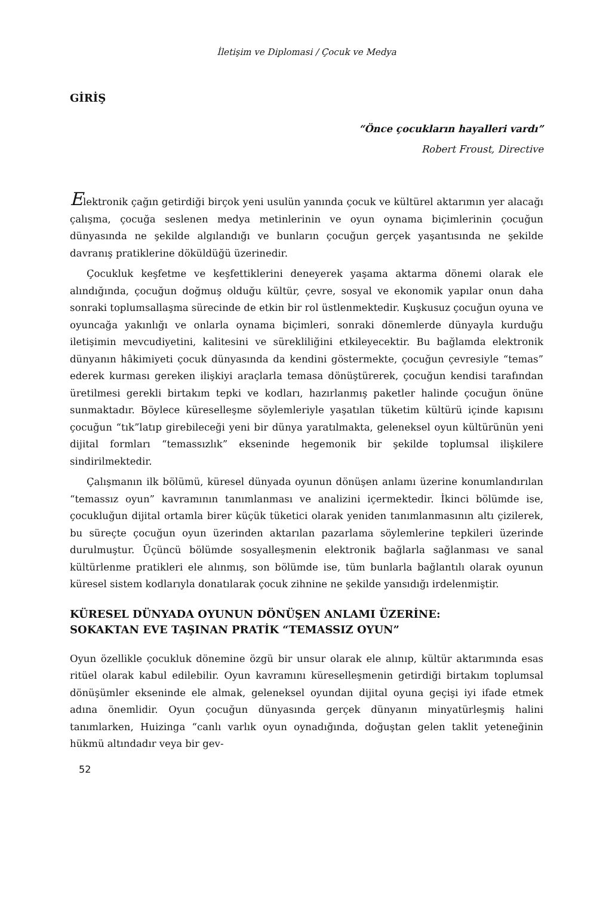İletişim ve Diplomasi / Çocuk ve Medya
GİRİŞ
“Önce çocukların hayalleri vardı”
Robert Froust, Directive
Elektronik çağın getirdiği birçok yeni usulün yanında çocuk ve kültürel aktarımın yer alacağı çalışma, çocuğa seslenen medya metinlerinin ve oyun oynama biçimlerinin çocuğun dünyasında ne şekilde algılandığı ve bunların çocuğun gerçek yaşantısında ne şekilde davranış pratiklerine döküldüğü üzerinedir.
Çocukluk keşfetme ve keşfettiklerini deneyerek yaşama aktarma dönemi olarak ele alındığında, çocuğun doğmuş olduğu kültür, çevre, sosyal ve ekonomik yapılar onun daha sonraki toplumsallaşma sürecinde de etkin bir rol üstlenmektedir. Kuşkusuz çocuğun oyuna ve oyuncağa yakınlığı ve onlarla oynama biçimleri, sonraki dönemlerde dünyayla kurduğu iletişimin mevcudiyetini, kalitesini ve sürekliliğini etkileyecektir. Bu bağlamda elektronik dünyanın hâkimiyeti çocuk dünyasında da kendini göstermekte, çocuğun çevresiyle “temas” ederek kurması gereken ilişkiyi araçlarla temasa dönüştürerek, çocuğun kendisi tarafından üretilmesi gerekli birtakım tepki ve kodları, hazırlanmış paketler halinde çocuğun önüne sunmaktadır. Böylece küreselleşme söylemleriyle yaşatılan tüketim kültürü içinde kapısını çocuğun “tık”latıp girebileceği yeni bir dünya yaratılmakta, geleneksel oyun kültürünün yeni dijital formları “temassızlık” ekseninde hegemonik bir şekilde toplumsal ilişkilere sindirilmektedir.
Çalışmanın ilk bölümü, küresel dünyada oyunun dönüşen anlamı üzerine konumlandırılan “temassız oyun” kavramının tanımlanması ve analizini içermektedir. İkinci bölümde ise, çocukluğun dijital ortamla birer küçük tüketici olarak yeniden tanımlanmasının altı çizilerek, bu süreçte çocuğun oyun üzerinden aktarılan pazarlama söylemlerine tepkileri üzerinde durulmuştur. Üçüncü bölümde sosyalleşmenin elektronik bağlarla sağlanması ve sanal kültürlenme pratikleri ele alınmış, son bölümde ise, tüm bunlarla bağlantılı olarak oyunun küresel sistem kodlarıyla donatılarak çocuk zihnine ne şekilde yansıdığı irdelenmiştir.
KÜRESEL DÜNYADA OYUNUN DÖNÜŞEN ANLAMI ÜZERİNE:
SOKAKTAN EVE TAŞINAN PRATİK “TEMASSIZ OYUN”
Oyun özellikle çocukluk dönemine özgü bir unsur olarak ele alınıp, kültür aktarımında esas ritüel olarak kabul edilebilir. Oyun kavramını küreselleşmenin getirdiği birtakım toplumsal dönüşümler ekseninde ele almak, geleneksel oyundan dijital oyuna geçişi iyi ifade etmek adına önemlidir. Oyun çocuğun dünyasında gerçek dünyanın minyatürleşmiş halini tanımlarken, Huizinga “canlı varlık oyun oynadığında, doğuştan gelen taklit yeteneğinin hükmü altındadır veya bir gev-
52